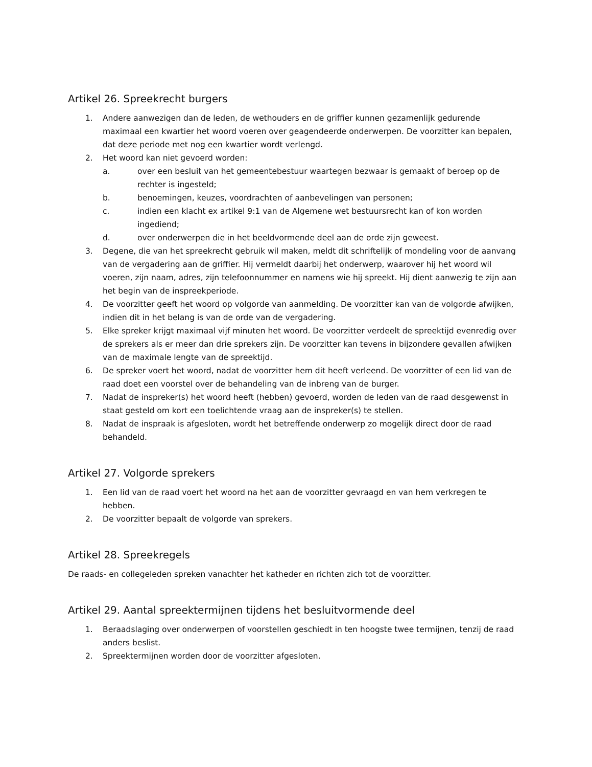Artikel 26. Spreekrecht burgers
1. Andere aanwezigen dan de leden, de wethouders en de griffier kunnen gezamenlijk gedurende maximaal een kwartier het woord voeren over geagendeerde onderwerpen. De voorzitter kan bepalen, dat deze periode met nog een kwartier wordt verlengd.
2. Het woord kan niet gevoerd worden:
a. over een besluit van het gemeentebestuur waartegen bezwaar is gemaakt of beroep op de rechter is ingesteld;
b. benoemingen, keuzes, voordrachten of aanbevelingen van personen;
c. indien een klacht ex artikel 9:1 van de Algemene wet bestuursrecht kan of kon worden ingediend;
d. over onderwerpen die in het beeldvormende deel aan de orde zijn geweest.
3. Degene, die van het spreekrecht gebruik wil maken, meldt dit schriftelijk of mondeling voor de aanvang van de vergadering aan de griffier. Hij vermeldt daarbij het onderwerp, waarover hij het woord wil voeren, zijn naam, adres, zijn telefoonnummer en namens wie hij spreekt. Hij dient aanwezig te zijn aan het begin van de inspreekperiode.
4. De voorzitter geeft het woord op volgorde van aanmelding. De voorzitter kan van de volgorde afwijken, indien dit in het belang is van de orde van de vergadering.
5. Elke spreker krijgt maximaal vijf minuten het woord. De voorzitter verdeelt de spreektijd evenredig over de sprekers als er meer dan drie sprekers zijn. De voorzitter kan tevens in bijzondere gevallen afwijken van de maximale lengte van de spreektijd.
6. De spreker voert het woord, nadat de voorzitter hem dit heeft verleend. De voorzitter of een lid van de raad doet een voorstel over de behandeling van de inbreng van de burger.
7. Nadat de inspreker(s) het woord heeft (hebben) gevoerd, worden de leden van de raad desgewenst in staat gesteld om kort een toelichtende vraag aan de inspreker(s) te stellen.
8. Nadat de inspraak is afgesloten, wordt het betreffende onderwerp zo mogelijk direct door de raad behandeld.
Artikel 27. Volgorde sprekers
1. Een lid van de raad voert het woord na het aan de voorzitter gevraagd en van hem verkregen te hebben.
2. De voorzitter bepaalt de volgorde van sprekers.
Artikel 28. Spreekregels
De raads- en collegeleden spreken vanachter het katheder en richten zich tot de voorzitter.
Artikel 29. Aantal spreektermijnen tijdens het besluitvormende deel
1. Beraadslaging over onderwerpen of voorstellen geschiedt in ten hoogste twee termijnen, tenzij de raad anders beslist.
2. Spreektermijnen worden door de voorzitter afgesloten.